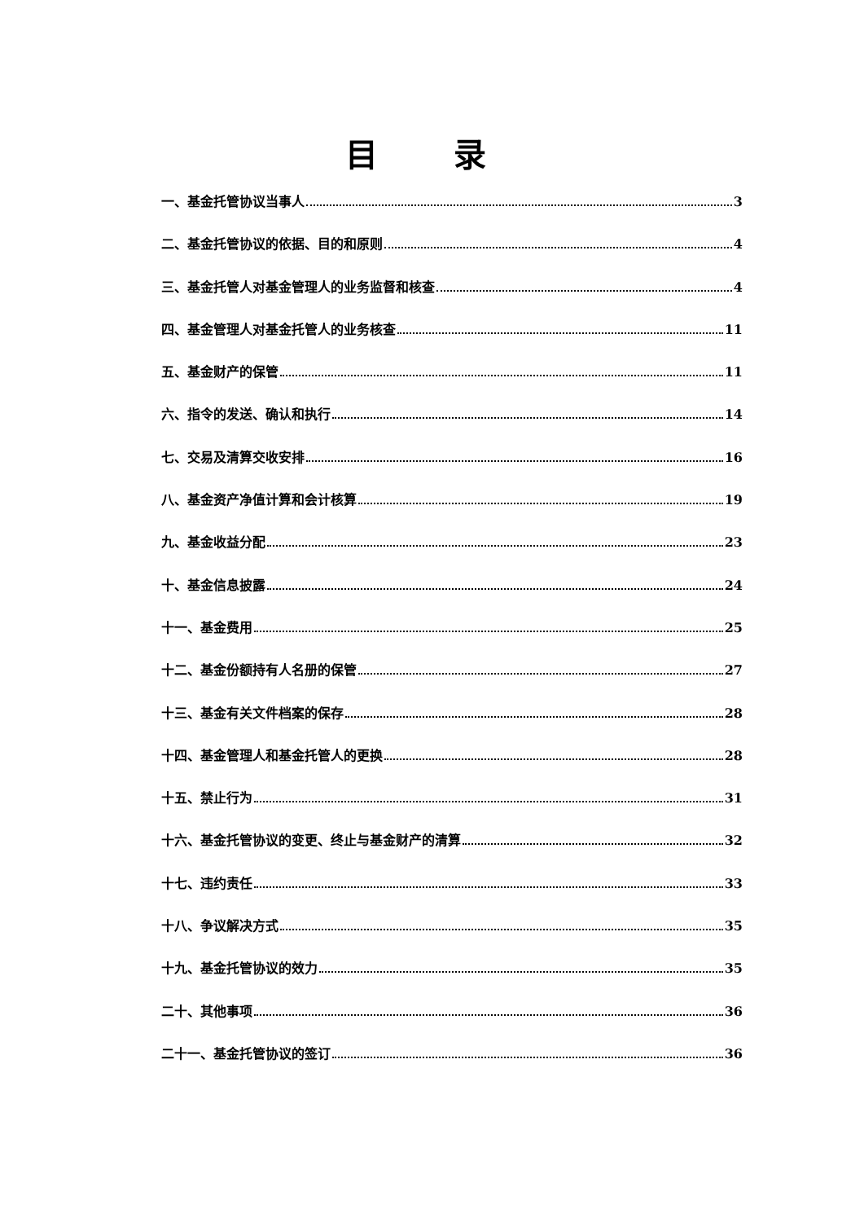目 录
一、基金托管协议当事人 3
二、基金托管协议的依据、目的和原则 4
三、基金托管人对基金管理人的业务监督和核查 4
四、基金管理人对基金托管人的业务核查 11
五、基金财产的保管 11
六、指令的发送、确认和执行 14
七、交易及清算交收安排 16
八、基金资产净值计算和会计核算 19
九、基金收益分配 23
十、基金信息披露 24
十一、基金费用 25
十二、基金份额持有人名册的保管 27
十三、基金有关文件档案的保存 28
十四、基金管理人和基金托管人的更换 28
十五、禁止行为 31
十六、基金托管协议的变更、终止与基金财产的清算 32
十七、违约责任 33
十八、争议解决方式 35
十九、基金托管协议的效力 35
二十、其他事项 36
二十一、基金托管协议的签订 36